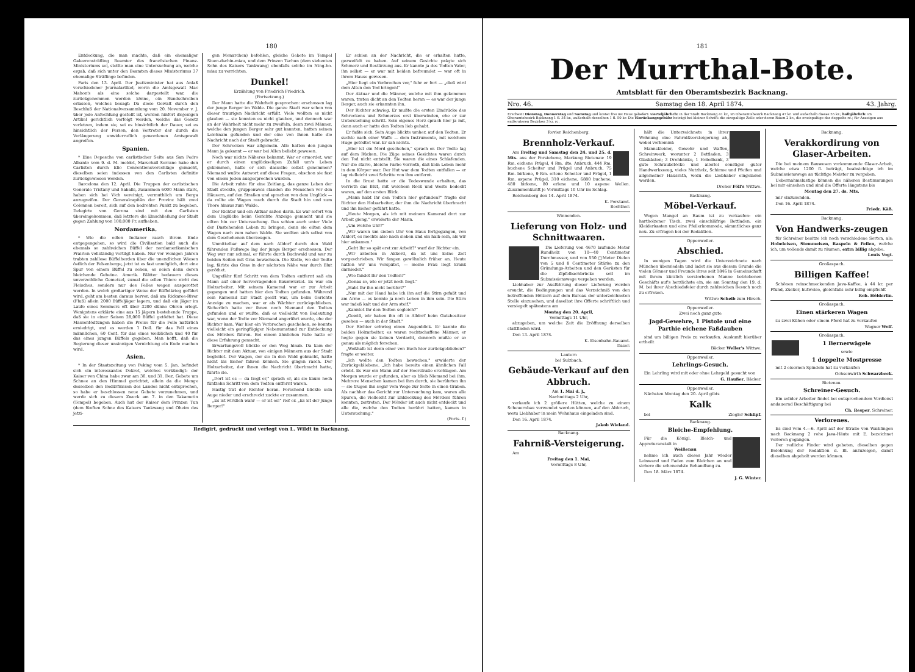180
Entdeckung, die man machte, daß ein ehemaliger Galeerensträfling Beamter des französischen Finanz-Ministeriums sei, stellte man eine Untersuchung an, welche ergab, daß sich unter den Beamten dieses Ministeriums 37 ehemalige Sträflinge befinden.
Paris den 13. April. Der Justizminister hat aus Anlaß verschiedener Journalartikel, worin die Amtsgewalt Mac Mahon's als eine solche dargestellt war, die zurückgenommen werden könne, ein Rundschreiben erlassen, welches besagt: Da diese Gewalt durch den Beschluß der Nationalversammlung vom 20. November v. J. über jede Anfechtung gestellt ist, werden hinfort diejenigen Artikel gerichtlich verfolgt werden, welche das Gesetz verletzen, indem sie, sei es hinsichtlich der Dauer, sei es hinsichtlich der Person, den Vertreter der durch die Verlängerung unwiderruflich gewordenen Amtsgewalt angreifen.
Spanien.
* Eine Depesche von carlistischer Seite aus San Pedro Albanto vom 9. d. M. meldet, Marschall Serrano habe den Carlisten durch Elio Conventionsvorschläge gemacht, dieselben seien indessen von den Carlisten definitiv zurückgewiesen worden.
Barcelona den 12. April. Die Truppen der carlistischen Generale Tristany und Saballs, zusammen 6000 Mann stark, haben sich bei Vich vereinigt, vermuthlich um Berga anzugreifen. Der Generalcapitän der Provinz hält zwei Colonnen bereit, sich auf den bedrohten Punkt zu begeben. Delegirte von Gerona sind mit den Carlisten übereingekommen, daß letztere die Einschließung der Stadt gegen Zahlung von 100,000 Fr. aufheben.
Nordamerika.
* Wie die edlen Indianer rasch ihrem Ende entgegengehen, so wird die Civilisation bald auch die ehemals so zahlreichen Büffel der nordamerikanischen Prairien vollständig vertilgt haben. Nur vor wenigen Jahren trabten zahllose Büffelherden über die unendlichen Wiesen östlich der Felsenberge, jetzt ist es fast unmöglich, dort eine Spur von einem Büffel zu sehen, es seien denn deren bleichende Gebeine. Amerik. Blätter bedauern dieses unverzeihliche Gemetzel, zumal die edlen Thiere nicht des Fleisches, sondern nur des Felles wegen ausgerottet werden. In welch großartiger Weise der Büffelkrieg geführt wird, geht am besten daraus hervor, daß am Rickaree-River (Fluß) allein 2000 Büffeljäger lagern, und daß ein Jäger im Laufe eines Sommers oft über 3200 dünne Ohren erlegt. Wenigstens erklärte eine aus 15 Jägern bestehende Truppe, daß sie in einer Saison 28,000 Büffel getödtet hat. Diese Massentödtungen haben die Preise für die Felle natürlich erniedrigt, und es werden 1 Doll. für das Fell eines männlichen, 60 Cent. für das eines weiblichen und 40 für das eines jungen Büffels gegeben. Man hofft, daß die Regierung dieser unsinnigen Vernichtung ein Ende machen wird.
Asien.
* In der Staatszeitung von Peking vom 5. Jan. befindet sich ein interessantes Dekret, welches verkündigt: der Kaiser von China habe zwar am 30. und 31. Dez. Gebete um Schnee an den Himmel gerichtet, allein da die Menge desselben den Bedürfnissen des Landes nicht entsprochen, so habe er beschlossen neue Gebete vorzunehmen, und werde sich zu diesem Zweck am 7. in den Takametin (Tempel) begeben. Auch hat der Kaiser dem Prinzen Tun (dem fünften Sohne des Kaisers Tankwang und Oheim des jetzi-
gen Monarchen) befohlen, gleiche Gebete im Tempel Siuen-dschin-miau, und dem Prinzen Tschun (dem siebenten Sohn des Kaisers Tankwang) ebenfalls solche im Ning-ho-miau zu verrichten.
Dunkel!
Erzählung von Friedrich Friedrich.
(Fortsetzung.)
Der Mann hatte die Wahrheit gesprochen: erschossen lag der junge Berger im Walde. Die ganze Stadt war schon von dieser traurigen Nachricht erfüllt. Viele wollten es nicht glauben — sie konnten es nicht glauben, und dennoch war an der Wahrheit nicht mehr zu zweifeln, denn zwei Männer, welche den jungen Berger sehr gut kannten, hatten seinen Leichnam gefunden und der eine von ihnen hatte die Nachricht nach der Stadt gebracht.
Der Schrecken war allgemein. Alle hatten den jungen Mann ja gekannt — er war bei Allen beliebt gewesen.
Noch war nichts Näheres bekannt. War er ermordet, war er durch einen unglückseligen Zufall um's Leben gekommen, hatte er sich dasselbe selbst genommen? Niemand wußte Antwort auf diese Fragen, obschon sie fast von einem Jeden ausgesprochen wurden.
Die Arbeit ruhte für eine Zeitlang, das ganze Leben der Stadt stockte, gruppenweis standen die Menschen vor den Häusern, auf den Straßen und sprachen von dem Unglück — da rollte ein Wagen rasch durch die Stadt hin und zum Thore hinaus zum Walde.
Der Richter und ein Aktuar saßen darin. Es war sofort von dem Unglücke beim Gerichte Anzeige gemacht und sie eilten hin zur Untersuchung. Das schien auch unter Viele der Dastehenden Leben zu bringen, denn sie eilten dem Wagen nach zum nahen Walde. Sie wollten sich selbst von dem Geschehenen überzeugen.
Unmittelbar auf dem nach Alldorf durch den Wald führenden Fußwege lag der junge Berger erschossen. Der Weg war nur schmal, er führte durch Buchwald und war zu beiden Seiten mit Gras bewachsen. Die Stelle, wo der Todte lag, färbte das Gras in der nächsten Nähe war durch Blut geröthet.
Ungefähr fünf Schritt von dem Todten entfernt saß ein Mann auf einer hervorragenden Baumwurzel. Es war ein Holzarbeiter. Mit seinem Kamerad war er zur Arbeit gegangen und hatten hier den Todten gefunden. Während sein Kamerad zur Stadt geeilt war, um beim Gerichte Anzeige zu machen, war er als Wächter zurückgeblieben. Sicherlich hatte vor ihnen noch Niemand den Todten gefunden und er wußte, daß es vielleicht von Bedeutung war, wenn der Todte vor Niemand angerührt wurde, ehe der Richter kam. War hier ein Verbrechen geschehen, so konnte vielleicht ein geringfügiger Nebenumstand zur Entdeckung des Mörders führen. Bei einem ähnlichen Falle hatte er diese Erfahrung gemacht.
Erwartungsvoll blickte er den Weg hinab. Da kam der Richter mit dem Aktuar, von einigen Männern aus der Stadt begleitet. Der Wagen, der sie in den Wald gebracht, hatte nicht bis hieher fahren können. Sie gingen rasch. Der Holzarbeiter, der ihnen die Nachricht überbracht hatte, führte sie.
„Dort ist es — da liegt er," sprach er, als sie kaum noch fünfzehn Schritt von dem Todten entfernt waren.
Hastig trat der Richter heran. Forschend blickte sein Auge nieder und erschreckt zuckte er zusammen.
„Es ist wirklich wahr — er ist es!" rief er. „Es ist der junge Berger!"
Er schien an der Nachricht, die er erhalten hatte, gezweifelt zu haben. Auf seinem Gesichte prägte sich Schmerz und Bestürzung aus. Er kannte ja des Todten Vater, ihn selbst — er war mit beiden befreundet — war oft in ihrem Hause gewesen.
„Hier liegt ein Verbrechen vor," fuhr er fort — „dieß wird dem Alten den Tod bringen!"
Der Aktuar und die Männer, welche mit ihm gekommen waren, traten dicht an den Todten heran — es war der junge Berger, auch sie erkannten ihn.
Der Richter schwieg. Er mußte die ersten Eindrücke des Schreckens und Schmerzes erst überwinden, ehe er zur Untersuchung schritt. Sein eigenes Herz sprach hier ja mit, denn auch er hatte den Todten lieb gehabt.
Er faßte sich. Sein Auge blickte umher, auf den Todten. Er suchte nach einer Waffe — dem Instrumente, mit welchem Hugo getödtet war. Er sah nichts.
„Hier ist ein Mord geschehen," sprach er. Der Todte lag auf dem Rücken. Die Züge seines Gesichtes waren durch den Tod nicht entstellt. Sie waren die eines Schlafenden. Nur die starre, bleiche Farbe verrieth, daß kein Leben mehr in dem Körper war. Der Hut war dem Todten entfallen — er lag vielleicht zwei Schritte von ihm entfernt.
In die Brust hatte er die Todeswunde erhalten, das verrieth das Blut, mit welchem Rock und Weste bedeckt waren, auf den ersten Blick.
„Mann habt Ihr den Todten hier gefunden?" fragte der Richter den Holzarbeiter, der ihm die Nachricht überbracht und ihn hieher geführt hatte.
„Heute Morgen, als ich mit meinem Kamerad dort zur Arbeit gieng," erwiderte der Mann.
„Um welche Uhr?"
„Wir waren um sieben Uhr von Haus fortgegangen, von Alldorf, es mochte also nach sieben und ein halb sein, als wir hier ankamen."
„Geht Ihr so spät erst zur Arbeit?" warf der Richter ein.
„Wir arbeiten in Akkord, da ist uns keine Zeit vorgeschrieben. Wir fangen gewöhnlich früher an. Heute hatten wir uns verspätet, — meine Frau liegt krank darnieder."
„Wie fandet Ihr den Todten?"
„Genau so, wie er jetzt noch liegt."
„Habt Ihr ihn nicht berührt?"
„Nur mit der Hand habe ich ihn auf die Stirn gefaßt und am Arme — es konnte ja noch Leben in ihm sein. Die Stirn war indeß kalt und der Arm steif."
„Kanntet Ihr den Todten sogleich?"
„Gewiß, wir haben ihn oft in Alldorf beim Gutsbesitzer gesehen — auch in der Stadt."
Der Richter schwieg einen Augenblick. Er kannte die beiden Holzarbeiter, es waren rechtschaffene Männer, er hegte gegen sie keinen Verdacht, dennoch mußte er so genau als möglich forschen.
„Weßhalb ist denn einer von Euch hier zurückgeblieben?" fragte er weiter.
„Ich wollte den Todten bewachen," erwiderte der Zurückgebliebene. „Ich habe bereits einen ähnlichen Fall erlebt. Es war ein Mann auf der Heerstraße erschlagen. Am Morgen wurde er gefunden, aber es blieb Niemand bei ihm. Mehrere Menschen kamen bei ihm durch, sie berührten ihn — sie trugen ihn sogar vom Wege zur Seite in einen Graben. Als nachher das Gericht zur Untersuchung kam, waren alle Spuren, die vielleicht zur Entdeckung des Mörders führen konnten, zertreten. Der Mörder ist auch nicht entdeckt und alle die, welche den Todten berührt hatten, kamen in Untersuchung."
(Forts. f.)
Redigirt, gedruckt und verlegt von L. Wildt in Backnang.
181
Der Murrthal-Bote.
Amtsblatt für den Oberamtsbezirk Backnang.
Nro. 46. Samstag den 18. April 1874. 43. Jahrg.
Erscheint Dienstag, Donnerstag und Samstag und kostet frei ins Haus geliefert: vierteljährlich: in der Stadt Backnang 41 kr., im Oberamtsbezirk Backnang 47 kr. und außerhalb dieses 55 kr.; halbjährlich: im Oberamtsbezirk Backnang 1 fl. 34 kr., außerhalb desselben 1 fl. 50 kr. Die Einrückungsgebühr beträgt bei kleiner Schrift: die einspaltige Zeile oder deren Raum 2 kr., die zweispaltige das doppelte rc.; für Anzeigen aus entfernteren Bezirken 3 kr. rc.
Revier Reichenberg.
Brennholz-Verkauf.
Am Freitag und Samstag den 24. und 25. d. Mts. aus der Forstebene, Markung Rietenau: 19 Rm. eichene Prügel, 4 Rm. dto. Anbruch, 444 Rm. buchene Scheiter und Prügel und Anbruch, 75 Rm. birkene, 9 Rm. erlene Scheiter und Prügel, 1 Rm. aspene Prügel, 310 eichene, 6880 buchene, 480 birkene, 80 erlene und 10 aspene Wellen. Zusammenkunft je Vormittags 10 Uhr im Schlag.
Reichenberg den 14. April 1874.
K. Forstamt.
Bechtner.
Winnenden.
Lieferung von Holz- und Schnittwaaren.
Die Lieferung von 4670 laufende Meter Rundholz von 10—40 Centimeter Durchmesser, und von 550 □Meter Dielen von 5 und 8 Centimeter Stärke zu den Gründungs-Arbeiten und den Gerüsten für die Zipfelbachbrücke soll im Submissionswege vergeben werden.
Liebhaber zur Ausführung dieser Lieferung werden ersucht, die Bedingungen und das Verzeichniß von den betreffenden Hölzern auf dem Bureau der unterzeichneten Stelle einzusehen, und daselbst ihre Offerte schriftlich und versiegelt spätestens am
Montag den 20. April,
Vormittags 11 Uhr,
abzugeben, um welche Zeit die Eröffnung derselben stattfinden wird.
Den 13. April 1874.
K. Eisenbahn-Bauamt.
Daser.
Lautern
bei Sulzbach.
Gebäude-Verkauf auf den Abbruch.
Am 1. Mai d. J.,
Nachmittags 2 Uhr,
verkaufe ich 2 größere Hütten, welche zu einem Scheuernbau verwendet werden können, auf den Abbruch, wozu Liebhaber in mein Wohnhaus eingeladen sind.
Den 16. April 1874.
Jakob Wieland.
Backnang.
Fahrniß-Versteigerung.
Am
Freitag den 1. Mai,
Vormittags 8 Uhr,
hält die Unterzeichnete in ihrer Wohnung eine Fahrnißversteigerung ab, wobei vorkommt:
Mannskleider, Gewehr und Waffen, Schreinwerk, worunter 2 Bettladen, 3 Glaskästen; 3 Drehbänke, 1 Hobelbank, 3 gute Schraubstöcke und allerlei sonstiger guter Handwerkszeug, vieles Nutzholz, Schirme und Pfeifen und allgemeiner Hausrath, wozu die Liebhaber eingeladen werden.
Dreher Föll's Wittwe.
Backnang.
Möbel-Verkauf.
Wegen Mangel an Raum ist zu verkaufen: ein hartholzener Tisch, zwei einschläfrige Bettladen, ein Kleiderkasten und eine Pfeilerkommode, sämmtliches ganz neu. Zu erfragen bei der Redaktion.
Oppenweiler.
Abschied.
In wenigen Tagen wird die Unterzeichnete nach München übersiedeln und ladet sie aus diesem Grunde die vielen Gönner und Freunde ihres seit 1846 in Gemeinschaft mit ihrem kürzlich verstorbenen Manne betriebenen Geschäfts auf's herzlichste ein, sie am Sonntag den 19. d. M. bei ihrer Abschiedsfeier durch zahlreichen Besuch noch zu erfreuen.
Wittwe Scheib zum Hirsch.
Oppenweiler.
Zwei noch ganz gute
Jagd-Gewehre, 1 Pistole und eine Parthie eichene Faßdauben
sind um billigen Preis zu verkaufen. Auskunft hierüber ertheilt
Bäcker Weller's Wittwe.
Oppenweiler.
Lehrlings-Gesuch.
Ein Lehrling wird mit oder ohne Lehrgeld gesucht von
G. Haußer, Bäcker.
Oppenweiler.
Nächsten Montag den 20. April gibts
Kalk
bei Ziegler Schlipf.
Backnang.
Bleiche-Empfehlung.
Für die Königl. Bleich- und Appreturanstalt in
Weißenau
nehme ich auch dieses Jahr wieder Leinwand und Faden zum Bleichen an und sichere die schonendste Behandlung zu.
Den 18. März 1874.
J. G. Winter.
Backnang.
Verakkordirung von Glaser-Arbeiten.
Die bei meinem Bauwesen vorkommende Glaser-Arbeit, welche etwa 1200 fl. beträgt, beabsichtige ich im Submissionswege an tüchtige Meister zu vergeben.
Uebernahmslustige können die näheren Bestimmungen bei mir einsehen und sind die Offerte längstens bis
Montag den 27. ds. Mts.
mir einzusenden.
Den 16. April 1874.
Friedr. Käß.
Backnang.
Von Handwerks-zeugen
für Schreiner besitze ich noch verschiedene Sorten, als: Hobeleisen, Stemmeisen, Raspeln & Feilen, welche ich, um vollends damit zu räumen, extra billig abgebe.
Louis Vogt.
Großaspach.
Billigen Kaffee!
Schönen reinschmeckenden Java-Kaffee, à 44 kr. per Pfund, Zucker, hutweise, gleichfalls sehr billig empfiehlt
Rob. Hölderlin.
Großaspach.
Einen stärkeren Wagen
zu zwei Kühen oder einem Pferd hat zu verkaufen
Wagner Wolf.
Großaspach.
1 Bernerwägele
sowie
1 doppelte Mostpresse
mit 2 eisernen Spindeln hat zu verkaufen
Ochsenwirth Schwarzbeck.
Rietenau.
Schreiner-Gesuch.
Ein solider Arbeiter findet bei entsprechendem Verdienst andauernd Beschäftigung bei
Ch. Resper, Schreiner.
Verlorenes.
Es sind vom 4.—6. April auf der Straße von Waiblingen nach Backnang 2 rohe Java-Häute mit E. bezeichnet verloren gegangen.
Der redliche Finder wird gebeten, dieselben gegen Belohnung der Redaktion d. Bl. anzuzeigen, damit dieselben abgeholt werden können.